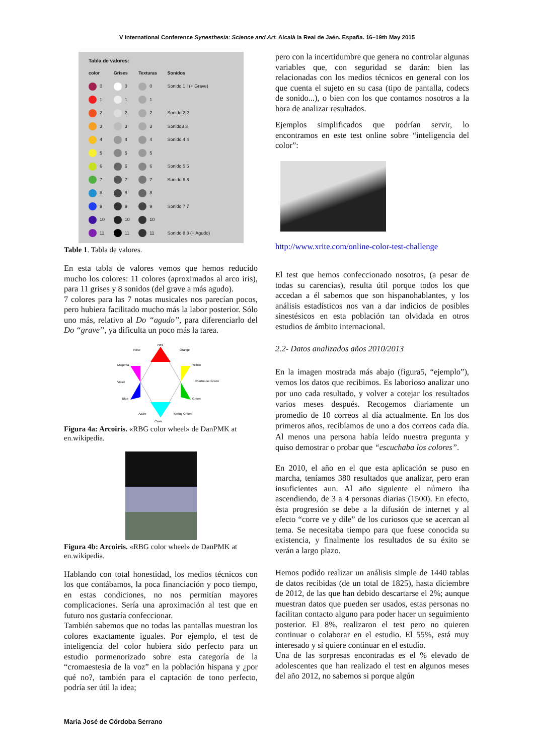V International Conference Synesthesia: Science and Art. Alcalà la Real de Jaén. España. 16–19th May 2015
Tabla de valores:
| color | Grises | Texturas | Sonidos |
| --- | --- | --- | --- |
| 0 | 0 | 0 | Sonido 1 I (+ Grave) |
| 1 | 1 | 1 | |
| 2 | 2 | 2 | Sonido 2 2 |
| 3 | 3 | 3 | Sonido3 3 |
| 4 | 4 | 4 | Sonido 4 4 |
| 5 | 5 | 5 | |
| 6 | 6 | 6 | Sonido 5 5 |
| 7 | 7 | 7 | Sonido 6 6 |
| 8 | 8 | 8 | |
| 9 | 9 | 9 | Sonido 7 7 |
| 10 | 10 | 10 | |
| 11 | 11 | 11 | Sonido 8 8 (+ Agudo) |
Table 1. Tabla de valores.
En esta tabla de valores vemos que hemos reducido mucho los colores: 11 colores (aproximados al arco iris), para 11 grises y 8 sonidos (del grave a más agudo).
7 colores para las 7 notas musicales nos parecían pocos, pero hubiera facilitado mucho más la labor posterior. Sólo uno más, relativo al Do “agudo”, para diferenciarlo del Do “grave”, ya dificulta un poco más la tarea.
Red
Orange
Rose
Yellow
Magenta
Chartreuse Green
Violet
Green
Blue
Cyan
Azure
Spring Green
Figura 4a: Arcoiris. «RBG color wheel» de DanPMK at en.wikipedia.
Figura 4b: Arcoiris. «RBG color wheel» de DanPMK at en.wikipedia.
Hablando con total honestidad, los medios técnicos con los que contábamos, la poca financiación y poco tiempo, en estas condiciones, no nos permitían mayores complicaciones. Sería una aproximación al test que en futuro nos gustaría confeccionar.
También sabemos que no todas las pantallas muestran los colores exactamente iguales. Por ejemplo, el test de inteligencia del color hubiera sido perfecto para un estudio pormenorizado sobre esta categoría de la “cromaestesia de la voz” en la población hispana y ¿por qué no?, también para el captación de tono perfecto, podría ser útil la idea;
pero con la incertidumbre que genera no controlar algunas variables que, con seguridad se darán: bien las relacionadas con los medios técnicos en general con los que cuenta el sujeto en su casa (tipo de pantalla, codecs de sonido...), o bien con los que contamos nosotros a la hora de analizar resultados.
Ejemplos simplificados que podrían servir, lo encontramos en este test online sobre “inteligencia del color”:
http://www.xrite.com/online-color-test-challenge
El test que hemos confeccionado nosotros, (a pesar de todas su carencias), resulta útil porque todos los que accedan a él sabemos que son hispanohablantes, y los análisis estadísticos nos van a dar indicios de posibles sinestésicos en esta población tan olvidada en otros estudios de ámbito internacional.
2.2- Datos analizados años 2010/2013
En la imagen mostrada más abajo (figura5, “ejemplo”), vemos los datos que recibimos. Es laborioso analizar uno por uno cada resultado, y volver a cotejar los resultados varios meses después. Recogemos diariamente un promedio de 10 correos al día actualmente. En los dos primeros años, recibíamos de uno a dos correos cada día. Al menos una persona había leído nuestra pregunta y quiso demostrar o probar que “escuchaba los colores”.
En 2010, el año en el que esta aplicación se puso en marcha, teníamos 380 resultados que analizar, pero eran insuficientes aun. Al año siguiente el número iba ascendiendo, de 3 a 4 personas diarias (1500). En efecto, ésta progresión se debe a la difusión de internet y al efecto “corre ve y dile” de los curiosos que se acercan al tema. Se necesitaba tiempo para que fuese conocida su existencia, y finalmente los resultados de su éxito se verán a largo plazo.
Hemos podido realizar un análisis simple de 1440 tablas de datos recibidas (de un total de 1825), hasta diciembre de 2012, de las que han debido descartarse el 2%; aunque muestran datos que pueden ser usados, estas personas no facilitan contacto alguno para poder hacer un seguimiento posterior. El 8%, realizaron el test pero no quieren continuar o colaborar en el estudio. El 55%, está muy interesado y sí quiere continuar en el estudio.
Una de las sorpresas encontradas es el % elevado de adolescentes que han realizado el test en algunos meses del año 2012, no sabemos si porque algún
Maria José de Córdoba Serrano